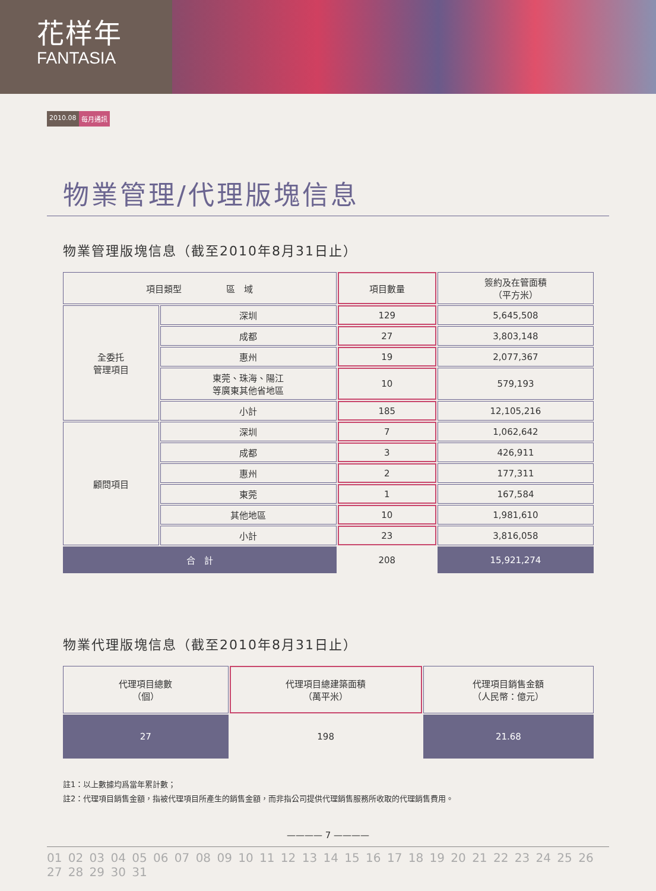花样年
FANTASIA
2010.08 每月通訊
物業管理/代理版塊信息
物業管理版塊信息（截至2010年8月31日止）
| 項目類型 區 域 | | 項目數量 | 簽約及在管面積 （平方米） |
| --- | --- | --- | --- |
| 全委托 管理項目 | 深圳 | 129 | 5,645,508 |
| | 成都 | 27 | 3,803,148 |
| | 惠州 | 19 | 2,077,367 |
| | 東莞、珠海、陽江 等廣東其他省地區 | 10 | 579,193 |
| | 小計 | 185 | 12,105,216 |
| 顧問項目 | 深圳 | 7 | 1,062,642 |
| | 成都 | 3 | 426,911 |
| | 惠州 | 2 | 177,311 |
| | 東莞 | 1 | 167,584 |
| | 其他地區 | 10 | 1,981,610 |
| | 小計 | 23 | 3,816,058 |
| 合 計 | | 208 | 15,921,274 |
物業代理版塊信息（截至2010年8月31日止）
| 代理項目總數 （個） | 代理項目總建築面積 （萬平米） | 代理項目銷售金額 （人民幣：億元） |
| --- | --- | --- |
| 27 | 198 | 21.68 |
註1：以上數據均爲當年累計數；
註2：代理項目銷售金額，指被代理項目所產生的銷售金額，而非指公司提供代理銷售服務所收取的代理銷售費用。
———— 7 ————
01 02 03 04 05 06 07 08 09 10 11 12 13 14 15 16 17 18 19 20 21 22 23 24 25 26 27 28 29 30 31